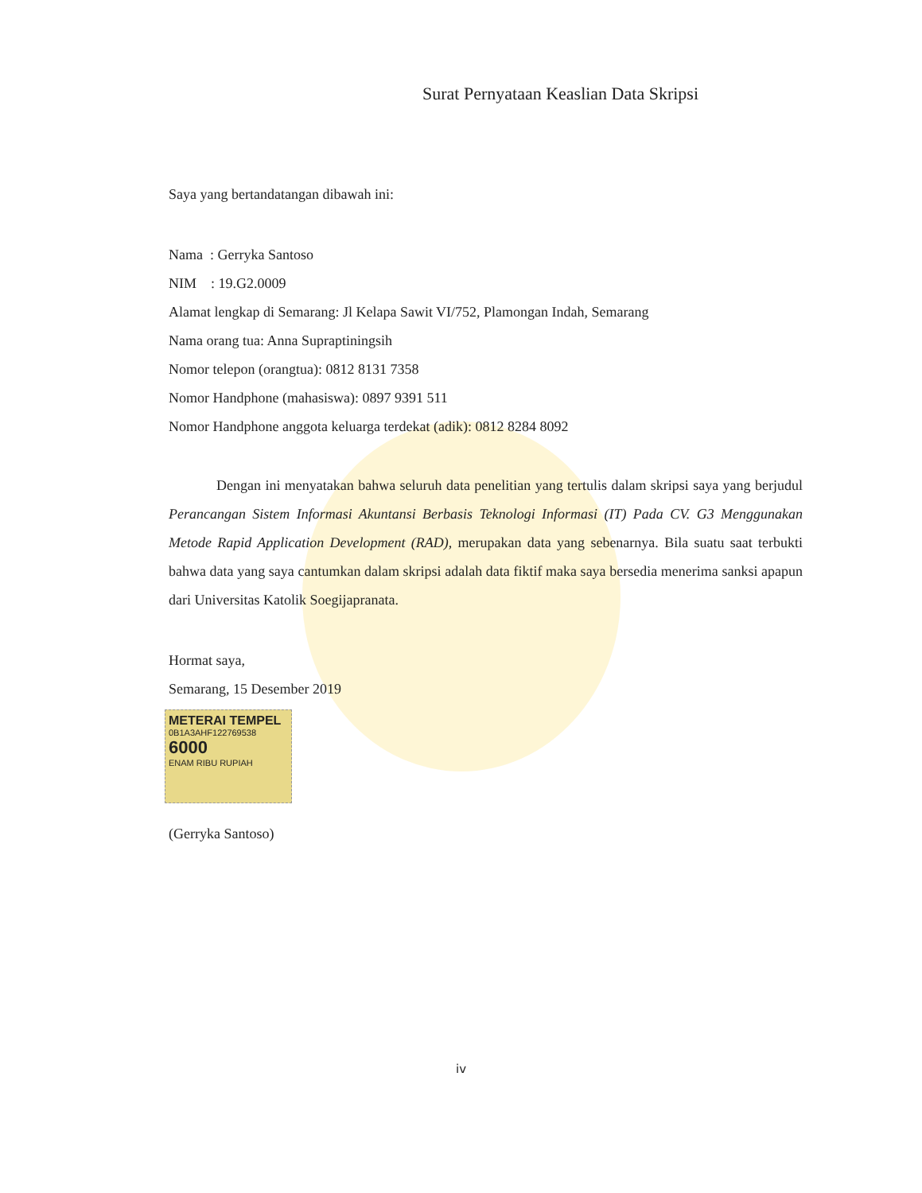Surat Pernyataan Keaslian Data Skripsi
Saya yang bertandatangan dibawah ini:
Nama : Gerryka Santoso
NIM : 19.G2.0009
Alamat lengkap di Semarang: Jl Kelapa Sawit VI/752, Plamongan Indah, Semarang
Nama orang tua: Anna Supraptiningsih
Nomor telepon (orangtua): 0812 8131 7358
Nomor Handphone (mahasiswa): 0897 9391 511
Nomor Handphone anggota keluarga terdekat (adik): 0812 8284 8092
Dengan ini menyatakan bahwa seluruh data penelitian yang tertulis dalam skripsi saya yang berjudul Perancangan Sistem Informasi Akuntansi Berbasis Teknologi Informasi (IT) Pada CV. G3 Menggunakan Metode Rapid Application Development (RAD), merupakan data yang sebenarnya. Bila suatu saat terbukti bahwa data yang saya cantumkan dalam skripsi adalah data fiktif maka saya bersedia menerima sanksi apapun dari Universitas Katolik Soegijapranata.
Hormat saya,
Semarang, 15 Desember 2019
METERAI TEMPEL
0B1A3AHF122769538
6000
ENAM RIBU RUPIAH
(Gerryka Santoso)
iv